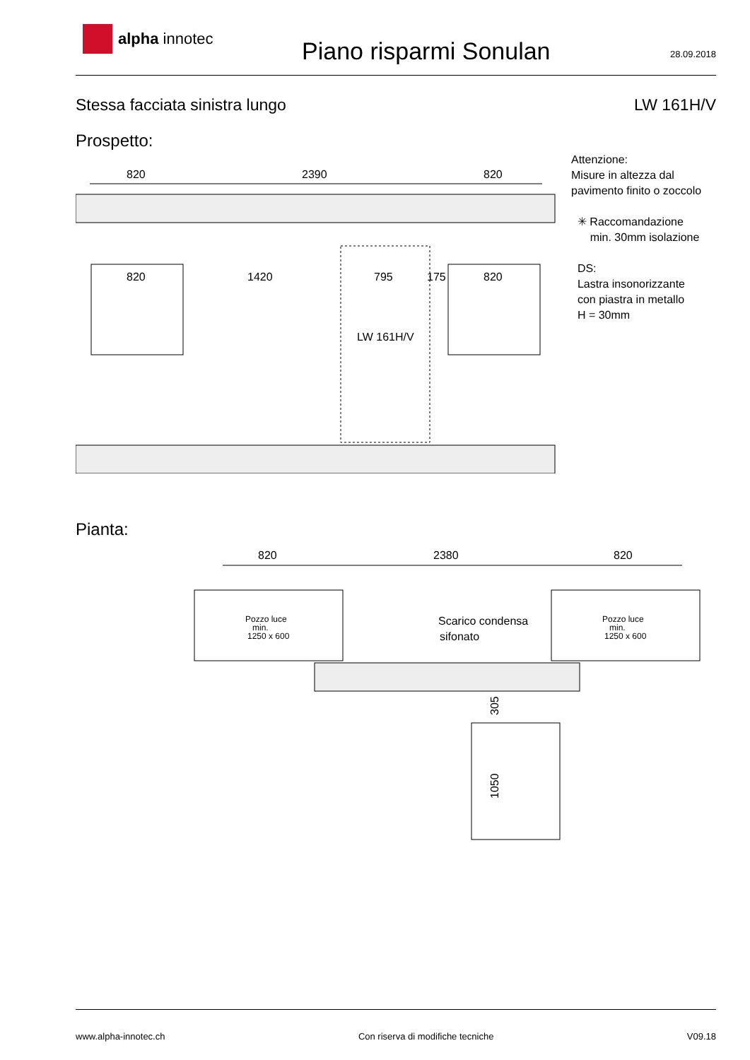alpha innotec
Piano risparmi Sonulan
28.09.2018
Stessa facciata sinistra lungo LW 161H/V
Prospetto:
Attenzione:
Misure in altezza dal
pavimento finito o zoccolo
✳ Raccomandazione
min. 30mm isolazione
DS:
Lastra insonorizzante
con piastra in metallo
H = 30mm
820
2390
820
820
1420
795
175
820
LW 161H/V
Pianta:
820
2380
820
Pozzo luce
min.
1250 x 600
Pozzo luce
min.
1250 x 600
Scarico condensa
sifonato
305
1050
www.alpha-innotec.ch Con riserva di modifiche tecniche
V09.18